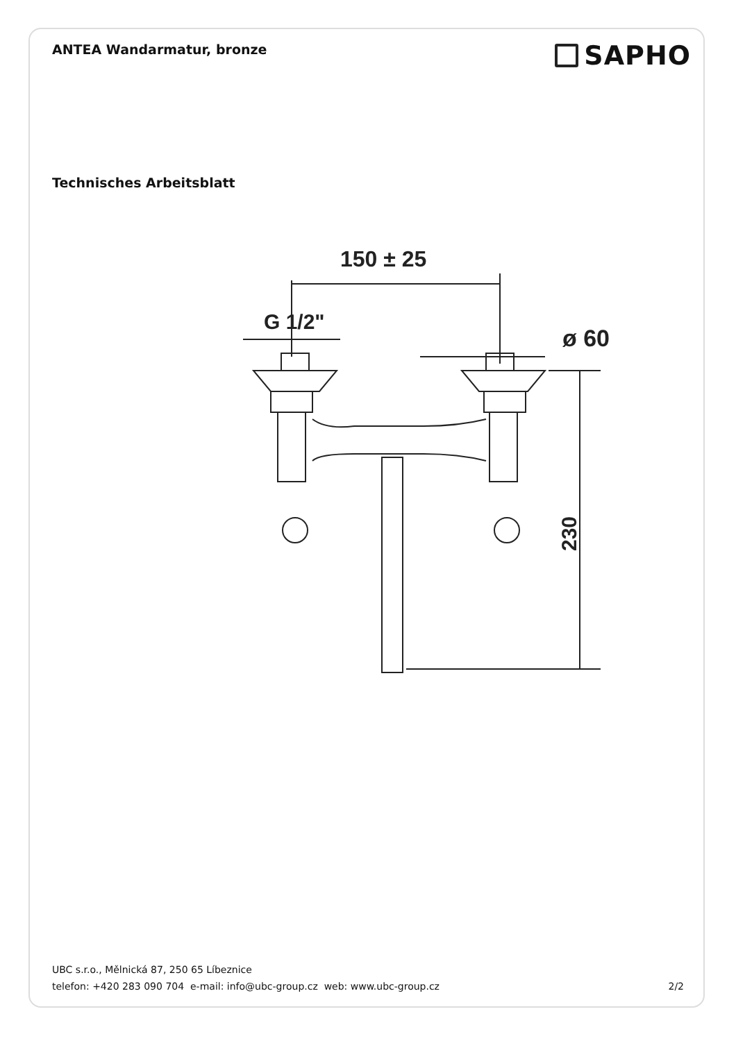ANTEA Wandarmatur, bronze
SAPHO
Technisches Arbeitsblatt
150 ± 25
G 1/2"
ø 60
230
UBC s.r.o., Mělnická 87, 250 65 Líbeznice
telefon: +420 283 090 704 e-mail: info@ubc-group.cz web: www.ubc-group.cz 2/2